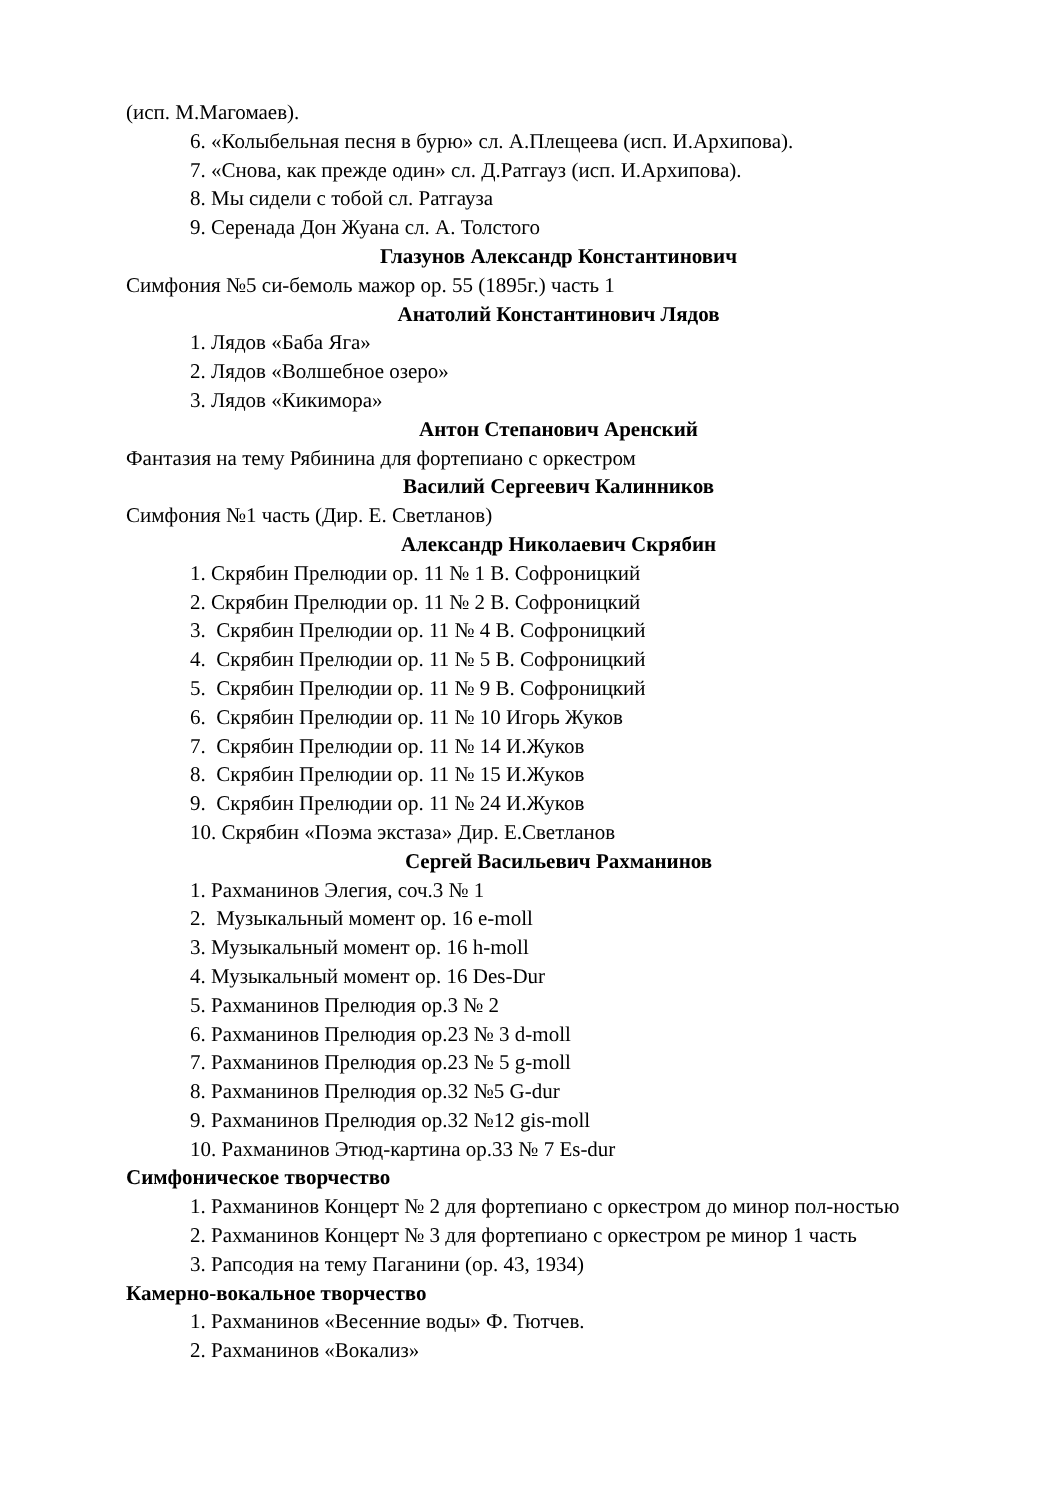(исп. М.Магомаев).
6. «Колыбельная песня в бурю» сл. А.Плещеева (исп. И.Архипова).
7. «Снова, как прежде один» сл. Д.Ратгауз (исп. И.Архипова).
8. Мы сидели с тобой сл. Ратгауза
9. Серенада Дон Жуана сл. А. Толстого
Глазунов Александр Константинович
Симфония №5 си-бемоль мажор ор. 55 (1895г.) часть 1
Анатолий Константинович Лядов
1. Лядов «Баба Яга»
2. Лядов «Волшебное озеро»
3. Лядов «Кикимора»
Антон Степанович Аренский
Фантазия на тему Рябинина для фортепиано с оркестром
Василий Сергеевич Калинников
Симфония №1 часть (Дир. Е. Светланов)
Александр Николаевич Скрябин
1. Скрябин Прелюдии ор. 11 № 1 В. Софроницкий
2. Скрябин Прелюдии ор. 11 № 2 В. Софроницкий
3. Скрябин Прелюдии ор. 11 № 4 В. Софроницкий
4. Скрябин Прелюдии ор. 11 № 5 В. Софроницкий
5. Скрябин Прелюдии ор. 11 № 9 В. Софроницкий
6. Скрябин Прелюдии ор. 11 № 10 Игорь Жуков
7. Скрябин Прелюдии ор. 11 № 14 И.Жуков
8. Скрябин Прелюдии ор. 11 № 15 И.Жуков
9. Скрябин Прелюдии ор. 11 № 24 И.Жуков
10. Скрябин «Поэма экстаза» Дир. Е.Светланов
Сергей Васильевич Рахманинов
1. Рахманинов Элегия, соч.3 № 1
2. Музыкальный момент ор. 16 e-moll
3. Музыкальный момент ор. 16 h-moll
4. Музыкальный момент ор. 16 Des-Dur
5. Рахманинов Прелюдия ор.3 № 2
6. Рахманинов Прелюдия ор.23 № 3 d-moll
7. Рахманинов Прелюдия ор.23 № 5 g-moll
8. Рахманинов Прелюдия ор.32 №5 G-dur
9. Рахманинов Прелюдия ор.32 №12 gis-moll
10. Рахманинов Этюд-картина ор.33 № 7 Es-dur
Симфоническое творчество
1. Рахманинов Концерт № 2 для фортепиано с оркестром до минор пол-ностью
2. Рахманинов Концерт № 3 для фортепиано с оркестром ре минор 1 часть
3. Рапсодия на тему Паганини (ор. 43, 1934)
Камерно-вокальное творчество
1. Рахманинов «Весенние воды» Ф. Тютчев.
2. Рахманинов «Вокализ»